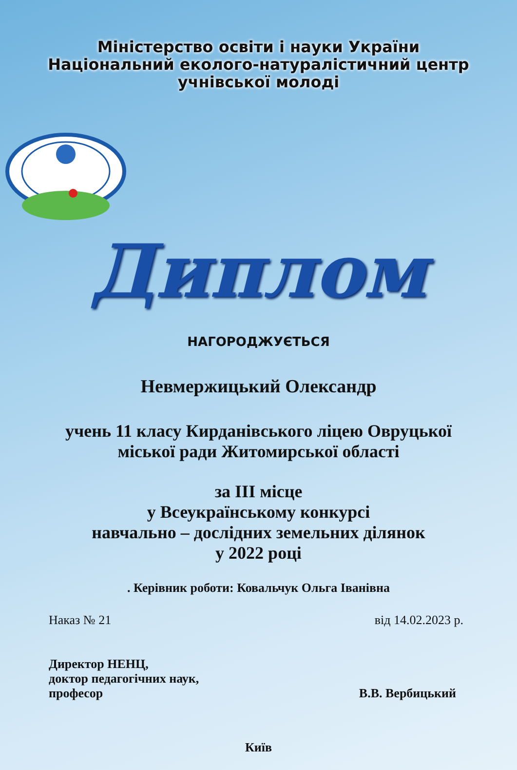Міністерство освіти і науки України
Національний еколого-натуралістичний центр
учнівської молоді
Диплом
НАГОРОДЖУЄТЬСЯ
Невмержицький Олександр
учень 11 класу Кирданівського ліцею Овруцької
міської ради Житомирської області
за ІІІ місце
у Всеукраїнському конкурсі
навчально – дослідних земельних ділянок
у 2022 році
. Керівник роботи: Ковальчук Ольга Іванівна
Наказ № 21 від 14.02.2023 р.
Директор НЕНЦ,
доктор педагогічних наук,
професор
В.В. Вербицький
Київ